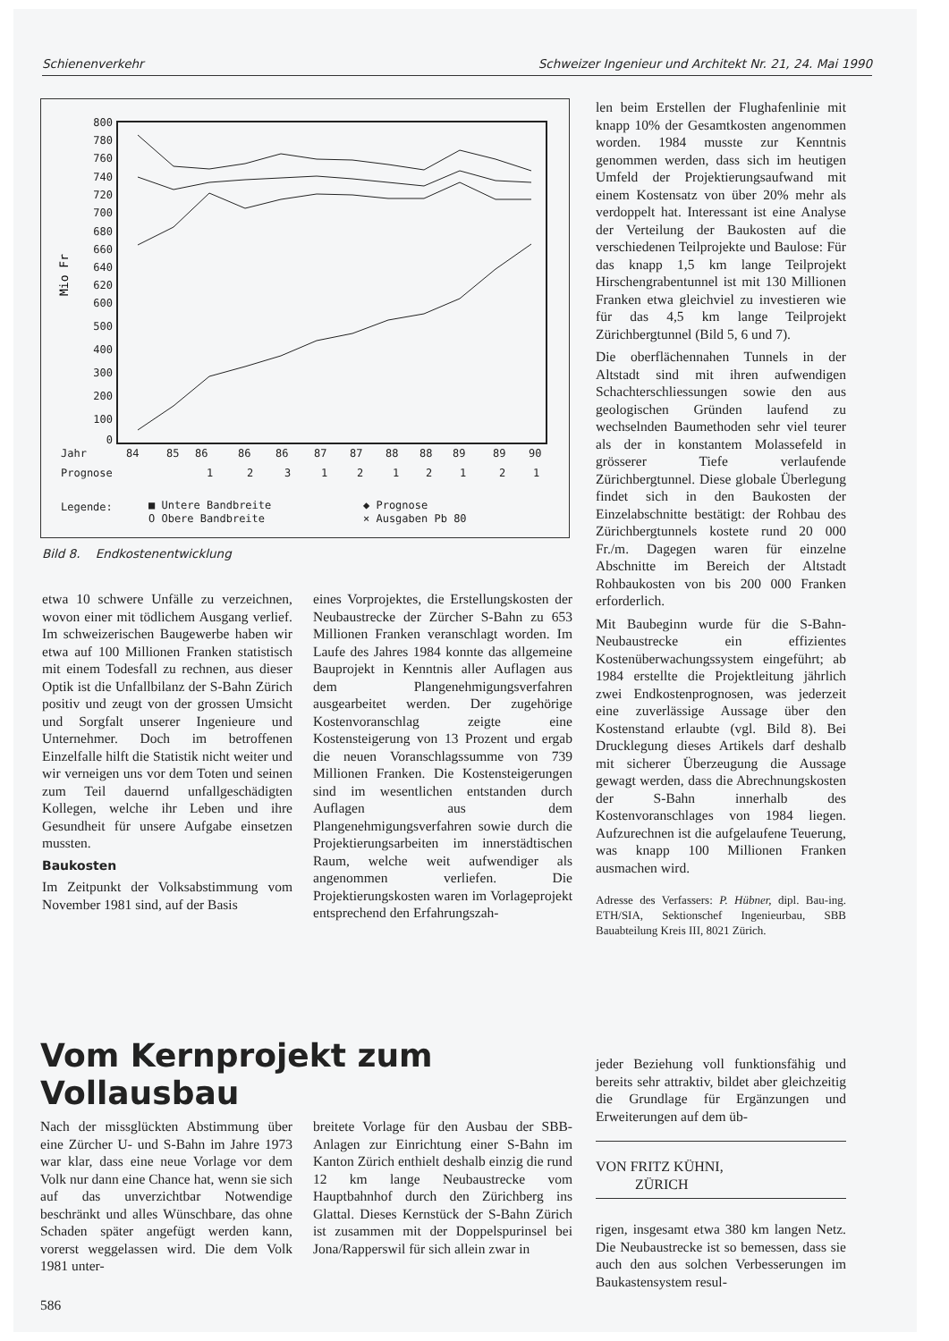Schienenverkehr Schweizer Ingenieur und Architekt Nr. 21, 24. Mai 1990
800
780
760
740
720
700
680
660
640
620
600
500
400
300
200
100
0
Mio Fr
Jahr
84
85
86
86
86
87
87
88
88
89
89
90
Prognose
1
2
3
1
2
1
2
1
2
1
Legende:
■ Untere Bandbreite
◆ Prognose
O Obere Bandbreite
× Ausgaben Pb 80
Bild 8. Endkostenentwicklung
len beim Erstellen der Flughafenlinie mit knapp 10% der Gesamtkosten angenommen worden. 1984 musste zur Kenntnis genommen werden, dass sich im heutigen Umfeld der Projektierungsaufwand mit einem Kostensatz von über 20% mehr als verdoppelt hat. Interessant ist eine Analyse der Verteilung der Baukosten auf die verschiedenen Teilprojekte und Baulose: Für das knapp 1,5 km lange Teilprojekt Hirschengrabentunnel ist mit 130 Millionen Franken etwa gleichviel zu investieren wie für das 4,5 km lange Teilprojekt Zürichbergtunnel (Bild 5, 6 und 7).
Die oberflächennahen Tunnels in der Altstadt sind mit ihren aufwendigen Schachterschliessungen sowie den aus geologischen Gründen laufend zu wechselnden Baumethoden sehr viel teurer als der in konstantem Molassefeld in grösserer Tiefe verlaufende Zürichbergtunnel. Diese globale Überlegung findet sich in den Baukosten der Einzelabschnitte bestätigt: der Rohbau des Zürichbergtunnels kostete rund 20 000 Fr./m. Dagegen waren für einzelne Abschnitte im Bereich der Altstadt Rohbaukosten von bis 200 000 Franken erforderlich.
Mit Baubeginn wurde für die S-Bahn-Neubaustrecke ein effizientes Kostenüberwachungssystem eingeführt; ab 1984 erstellte die Projektleitung jährlich zwei Endkostenprognosen, was jederzeit eine zuverlässige Aussage über den Kostenstand erlaubte (vgl. Bild 8). Bei Drucklegung dieses Artikels darf deshalb mit sicherer Überzeugung die Aussage gewagt werden, dass die Abrechnungskosten der S-Bahn innerhalb des Kostenvoranschlages von 1984 liegen. Aufzurechnen ist die aufgelaufene Teuerung, was knapp 100 Millionen Franken ausmachen wird.
Adresse des Verfassers: P. Hübner, dipl. Bau-ing. ETH/SIA, Sektionschef Ingenieurbau, SBB Bauabteilung Kreis III, 8021 Zürich.
etwa 10 schwere Unfälle zu verzeichnen, wovon einer mit tödlichem Ausgang verlief. Im schweizerischen Baugewerbe haben wir etwa auf 100 Millionen Franken statistisch mit einem Todesfall zu rechnen, aus dieser Optik ist die Unfallbilanz der S-Bahn Zürich positiv und zeugt von der grossen Umsicht und Sorgfalt unserer Ingenieure und Unternehmer. Doch im betroffenen Einzelfalle hilft die Statistik nicht weiter und wir verneigen uns vor dem Toten und seinen zum Teil dauernd unfallgeschädigten Kollegen, welche ihr Leben und ihre Gesundheit für unsere Aufgabe einsetzen mussten.
Baukosten
Im Zeitpunkt der Volksabstimmung vom November 1981 sind, auf der Basis
eines Vorprojektes, die Erstellungskosten der Neubaustrecke der Zürcher S-Bahn zu 653 Millionen Franken veranschlagt worden. Im Laufe des Jahres 1984 konnte das allgemeine Bauprojekt in Kenntnis aller Auflagen aus dem Plangenehmigungsverfahren ausgearbeitet werden. Der zugehörige Kostenvoranschlag zeigte eine Kostensteigerung von 13 Prozent und ergab die neuen Voranschlagssumme von 739 Millionen Franken. Die Kostensteigerungen sind im wesentlichen entstanden durch Auflagen aus dem Plangenehmigungsverfahren sowie durch die Projektierungsarbeiten im innerstädtischen Raum, welche weit aufwendiger als angenommen verliefen. Die Projektierungskosten waren im Vorlageprojekt entsprechend den Erfahrungszah-
Vom Kernprojekt zum Vollausbau
Nach der missglückten Abstimmung über eine Zürcher U- und S-Bahn im Jahre 1973 war klar, dass eine neue Vorlage vor dem Volk nur dann eine Chance hat, wenn sie sich auf das unverzichtbar Notwendige beschränkt und alles Wünschbare, das ohne Schaden später angefügt werden kann, vorerst weggelassen wird. Die dem Volk 1981 unter-
breitete Vorlage für den Ausbau der SBB-Anlagen zur Einrichtung einer S-Bahn im Kanton Zürich enthielt deshalb einzig die rund 12 km lange Neubaustrecke vom Hauptbahnhof durch den Zürichberg ins Glattal. Dieses Kernstück der S-Bahn Zürich ist zusammen mit der Doppelspurinsel bei Jona/Rapperswil für sich allein zwar in
jeder Beziehung voll funktionsfähig und bereits sehr attraktiv, bildet aber gleichzeitig die Grundlage für Ergänzungen und Erweiterungen auf dem üb-
VON FRITZ KÜHNI,
ZÜRICH
rigen, insgesamt etwa 380 km langen Netz. Die Neubaustrecke ist so bemessen, dass sie auch den aus solchen Verbesserungen im Baukastensystem resul-
586